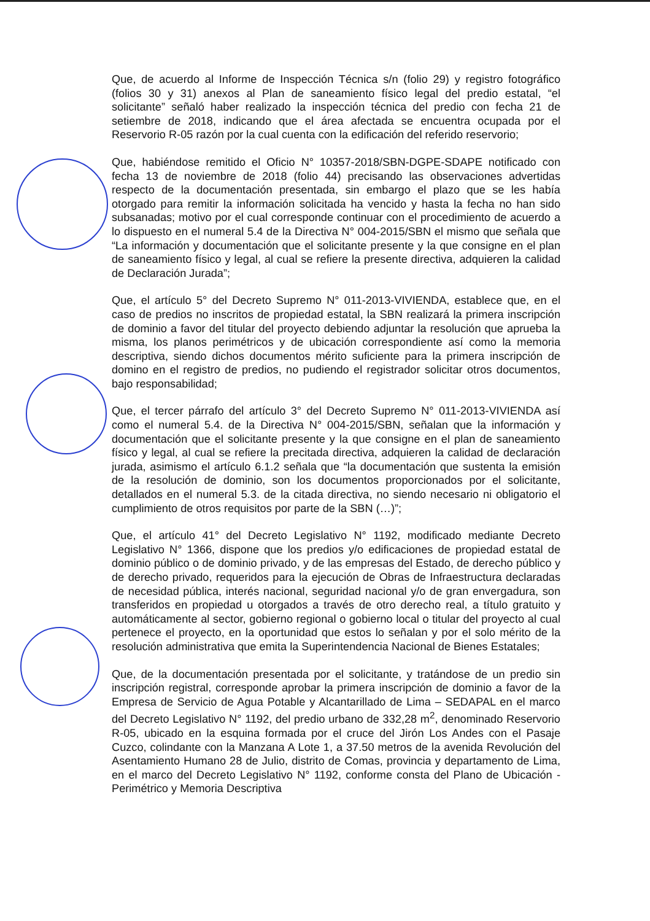Que, de acuerdo al Informe de Inspección Técnica s/n (folio 29) y registro fotográfico (folios 30 y 31) anexos al Plan de saneamiento físico legal del predio estatal, “el solicitante” señaló haber realizado la inspección técnica del predio con fecha 21 de setiembre de 2018, indicando que el área afectada se encuentra ocupada por el Reservorio R-05 razón por la cual cuenta con la edificación del referido reservorio;
Que, habiéndose remitido el Oficio N° 10357-2018/SBN-DGPE-SDAPE notificado con fecha 13 de noviembre de 2018 (folio 44) precisando las observaciones advertidas respecto de la documentación presentada, sin embargo el plazo que se les había otorgado para remitir la información solicitada ha vencido y hasta la fecha no han sido subsanadas; motivo por el cual corresponde continuar con el procedimiento de acuerdo a lo dispuesto en el numeral 5.4 de la Directiva N° 004-2015/SBN el mismo que señala que “La información y documentación que el solicitante presente y la que consigne en el plan de saneamiento físico y legal, al cual se refiere la presente directiva, adquieren la calidad de Declaración Jurada”;
Que, el artículo 5° del Decreto Supremo N° 011-2013-VIVIENDA, establece que, en el caso de predios no inscritos de propiedad estatal, la SBN realizará la primera inscripción de dominio a favor del titular del proyecto debiendo adjuntar la resolución que aprueba la misma, los planos perimétricos y de ubicación correspondiente así como la memoria descriptiva, siendo dichos documentos mérito suficiente para la primera inscripción de domino en el registro de predios, no pudiendo el registrador solicitar otros documentos, bajo responsabilidad;
Que, el tercer párrafo del artículo 3° del Decreto Supremo N° 011-2013-VIVIENDA así como el numeral 5.4. de la Directiva N° 004-2015/SBN, señalan que la información y documentación que el solicitante presente y la que consigne en el plan de saneamiento físico y legal, al cual se refiere la precitada directiva, adquieren la calidad de declaración jurada, asimismo el artículo 6.1.2 señala que “la documentación que sustenta la emisión de la resolución de dominio, son los documentos proporcionados por el solicitante, detallados en el numeral 5.3. de la citada directiva, no siendo necesario ni obligatorio el cumplimiento de otros requisitos por parte de la SBN (…)”;
Que, el artículo 41° del Decreto Legislativo N° 1192, modificado mediante Decreto Legislativo N° 1366, dispone que los predios y/o edificaciones de propiedad estatal de dominio público o de dominio privado, y de las empresas del Estado, de derecho público y de derecho privado, requeridos para la ejecución de Obras de Infraestructura declaradas de necesidad pública, interés nacional, seguridad nacional y/o de gran envergadura, son transferidos en propiedad u otorgados a través de otro derecho real, a título gratuito y automáticamente al sector, gobierno regional o gobierno local o titular del proyecto al cual pertenece el proyecto, en la oportunidad que estos lo señalan y por el solo mérito de la resolución administrativa que emita la Superintendencia Nacional de Bienes Estatales;
Que, de la documentación presentada por el solicitante, y tratándose de un predio sin inscripción registral, corresponde aprobar la primera inscripción de dominio a favor de la Empresa de Servicio de Agua Potable y Alcantarillado de Lima – SEDAPAL en el marco del Decreto Legislativo N° 1192, del predio urbano de 332,28 m<sup>2</sup>, denominado Reservorio R-05, ubicado en la esquina formada por el cruce del Jirón Los Andes con el Pasaje Cuzco, colindante con la Manzana A Lote 1, a 37.50 metros de la avenida Revolución del Asentamiento Humano 28 de Julio, distrito de Comas, provincia y departamento de Lima, en el marco del Decreto Legislativo N° 1192, conforme consta del Plano de Ubicación - Perimétrico y Memoria Descriptiva